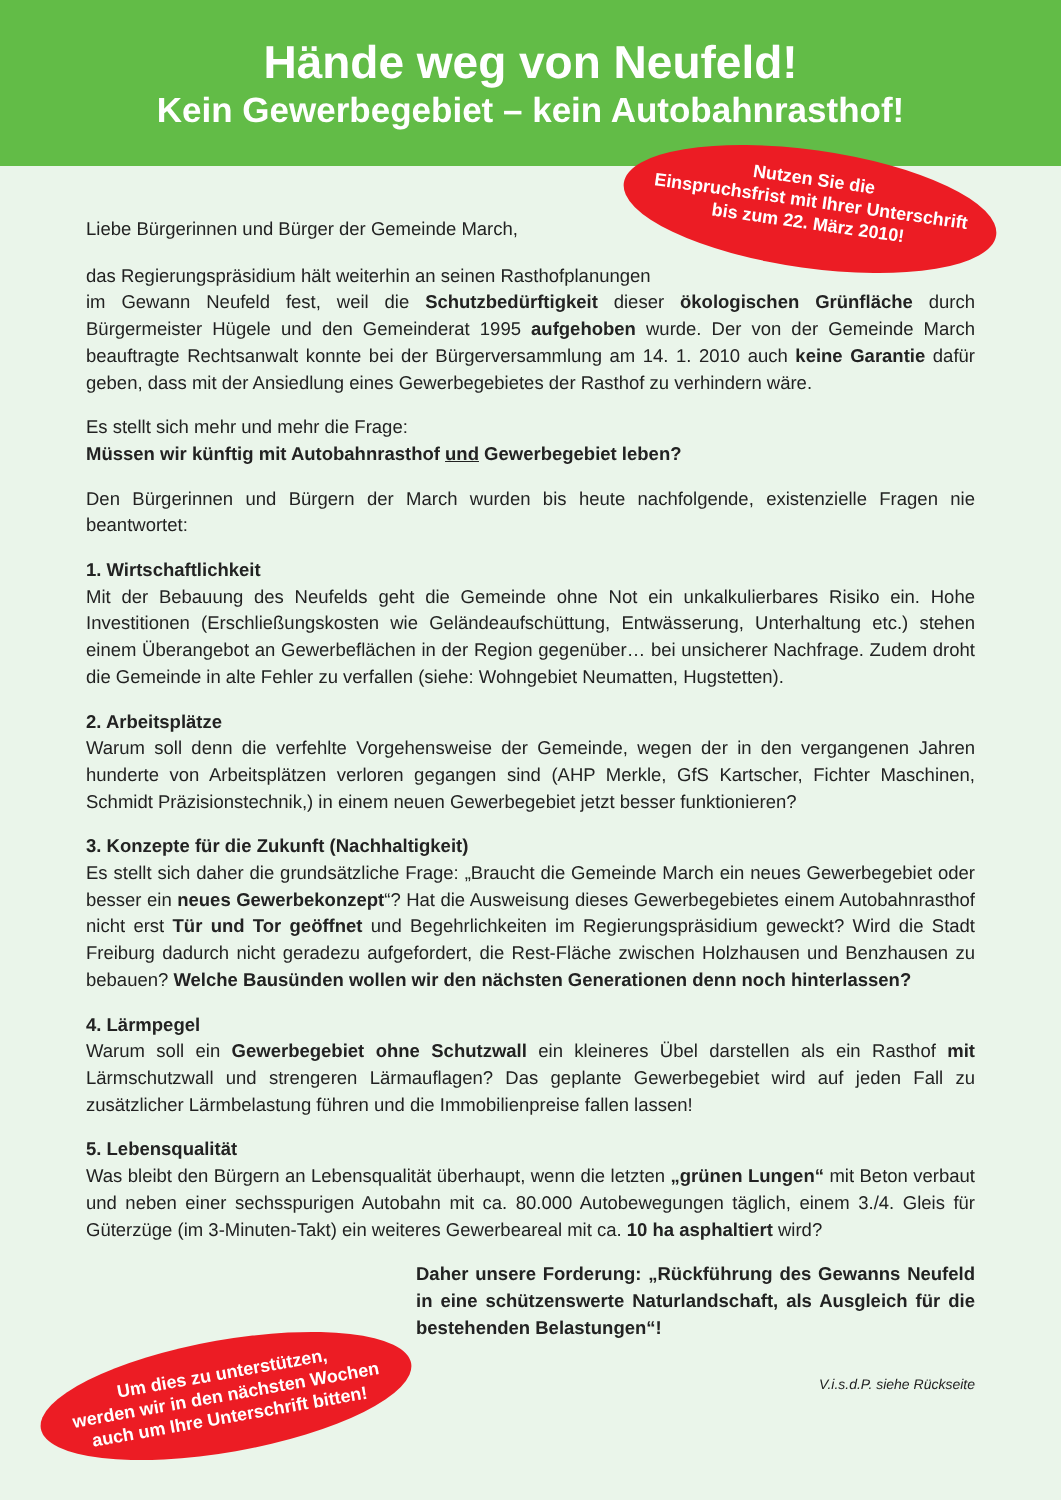Hände weg von Neufeld!
Kein Gewerbegebiet – kein Autobahnrasthof!
Liebe Bürgerinnen und Bürger der Gemeinde March,
das Regierungspräsidium hält weiterhin an seinen Rasthofplanungen
im Gewann Neufeld fest, weil die Schutzbedürftigkeit dieser ökologischen Grünfläche durch Bürgermeister Hügele und den Gemeinderat 1995 aufgehoben wurde. Der von der Gemeinde March beauftragte Rechtsanwalt konnte bei der Bürgerversammlung am 14. 1. 2010 auch keine Garantie dafür geben, dass mit der Ansiedlung eines Gewerbegebietes der Rasthof zu verhindern wäre.
Es stellt sich mehr und mehr die Frage:
Müssen wir künftig mit Autobahnrasthof und Gewerbegebiet leben?
Den Bürgerinnen und Bürgern der March wurden bis heute nachfolgende, existenzielle Fragen nie beantwortet:
1. Wirtschaftlichkeit
Mit der Bebauung des Neufelds geht die Gemeinde ohne Not ein unkalkulierbares Risiko ein. Hohe Investitionen (Erschließungskosten wie Geländeaufschüttung, Entwässerung, Unterhaltung etc.) stehen einem Überangebot an Gewerbeflächen in der Region gegenüber… bei unsicherer Nachfrage. Zudem droht die Gemeinde in alte Fehler zu verfallen (siehe: Wohngebiet Neumatten, Hugstetten).
2. Arbeitsplätze
Warum soll denn die verfehlte Vorgehensweise der Gemeinde, wegen der in den vergangenen Jahren hunderte von Arbeitsplätzen verloren gegangen sind (AHP Merkle, GfS Kartscher, Fichter Maschinen, Schmidt Präzisionstechnik,) in einem neuen Gewerbegebiet jetzt besser funktionieren?
3. Konzepte für die Zukunft (Nachhaltigkeit)
Es stellt sich daher die grundsätzliche Frage: „Braucht die Gemeinde March ein neues Gewerbegebiet oder besser ein neues Gewerbekonzept“? Hat die Ausweisung dieses Gewerbegebietes einem Autobahnrasthof nicht erst Tür und Tor geöffnet und Begehrlichkeiten im Regierungspräsidium geweckt? Wird die Stadt Freiburg dadurch nicht geradezu aufgefordert, die Rest-Fläche zwischen Holzhausen und Benzhausen zu bebauen? Welche Bausünden wollen wir den nächsten Generationen denn noch hinterlassen?
4. Lärmpegel
Warum soll ein Gewerbegebiet ohne Schutzwall ein kleineres Übel darstellen als ein Rasthof mit Lärmschutzwall und strengeren Lärmauflagen? Das geplante Gewerbegebiet wird auf jeden Fall zu zusätzlicher Lärmbelastung führen und die Immobilienpreise fallen lassen!
5. Lebensqualität
Was bleibt den Bürgern an Lebensqualität überhaupt, wenn die letzten „grünen Lungen“ mit Beton verbaut und neben einer sechsspurigen Autobahn mit ca. 80.000 Autobewegungen täglich, einem 3./4. Gleis für Güterzüge (im 3-Minuten-Takt) ein weiteres Gewerbeareal mit ca. 10 ha asphaltiert wird?
Daher unsere Forderung: „Rückführung des Gewanns Neufeld in eine schützenswerte Naturlandschaft, als Ausgleich für die bestehenden Belastungen“!
V.i.s.d.P. siehe Rückseite
Nutzen Sie die
Einspruchsfrist mit Ihrer Unterschrift
bis zum 22. März 2010!
Um dies zu unterstützen,
werden wir in den nächsten Wochen
auch um Ihre Unterschrift bitten!